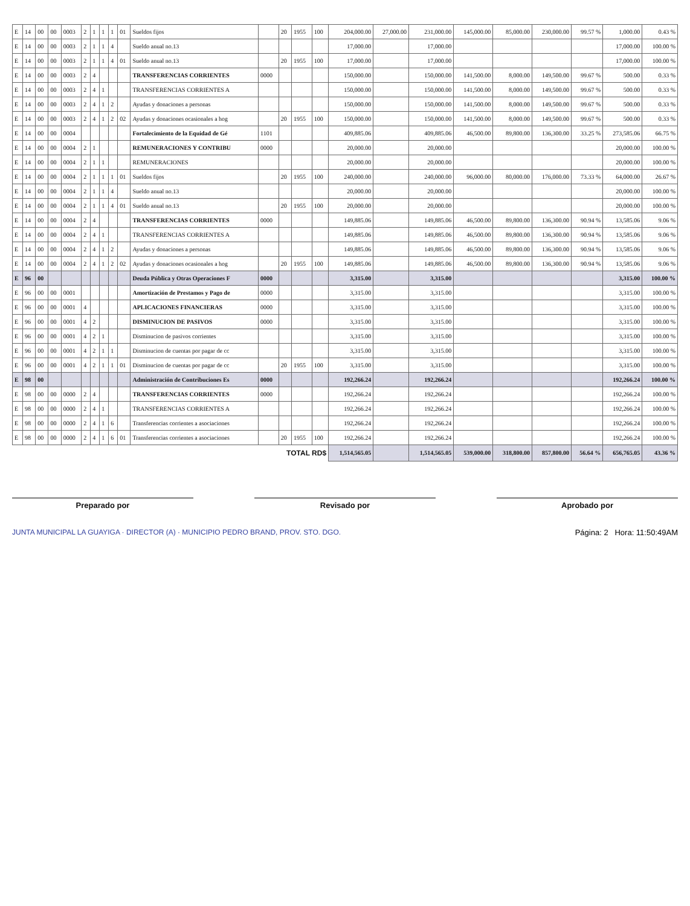| E | 14 | 00 | 00 | 0003 | 2 | 1 | 1 | 1 | 01 | Sueldos fijos | | 20 | 1955 | 100 | 204,000.00 | 27,000.00 | 231,000.00 | 145,000.00 | 85,000.00 | 230,000.00 | 99.57 % | 1,000.00 | 0.43 % |
| E | 14 | 00 | 00 | 0003 | 2 | 1 | 1 | 4 | | Sueldo anual no.13 | | | | | 17,000.00 | | 17,000.00 | | | | | 17,000.00 | 100.00 % |
| E | 14 | 00 | 00 | 0003 | 2 | 1 | 1 | 4 | 01 | Sueldo anual no.13 | | 20 | 1955 | 100 | 17,000.00 | | 17,000.00 | | | | | 17,000.00 | 100.00 % |
| E | 14 | 00 | 00 | 0003 | 2 | 4 | | | | TRANSFERENCIAS CORRIENTES | 0000 | | | | 150,000.00 | | 150,000.00 | 141,500.00 | 8,000.00 | 149,500.00 | 99.67 % | 500.00 | 0.33 % |
| E | 14 | 00 | 00 | 0003 | 2 | 4 | 1 | | | TRANSFERENCIAS CORRIENTES A | | | | | 150,000.00 | | 150,000.00 | 141,500.00 | 8,000.00 | 149,500.00 | 99.67 % | 500.00 | 0.33 % |
| E | 14 | 00 | 00 | 0003 | 2 | 4 | 1 | 2 | | Ayudas y donaciones a personas | | | | | 150,000.00 | | 150,000.00 | 141,500.00 | 8,000.00 | 149,500.00 | 99.67 % | 500.00 | 0.33 % |
| E | 14 | 00 | 00 | 0003 | 2 | 4 | 1 | 2 | 02 | Ayudas y donaciones ocasionales a hog | | 20 | 1955 | 100 | 150,000.00 | | 150,000.00 | 141,500.00 | 8,000.00 | 149,500.00 | 99.67 % | 500.00 | 0.33 % |
| E | 14 | 00 | 00 | 0004 | | | | | | Fortalecimiento de la Equidad de Gé | 1101 | | | | 409,885.06 | | 409,885.06 | 46,500.00 | 89,800.00 | 136,300.00 | 33.25 % | 273,585.06 | 66.75 % |
| E | 14 | 00 | 00 | 0004 | 2 | 1 | | | | REMUNERACIONES Y CONTRIBU | 0000 | | | | 20,000.00 | | 20,000.00 | | | | | 20,000.00 | 100.00 % |
| E | 14 | 00 | 00 | 0004 | 2 | 1 | 1 | | | REMUNERACIONES | | | | | 20,000.00 | | 20,000.00 | | | | | 20,000.00 | 100.00 % |
| E | 14 | 00 | 00 | 0004 | 2 | 1 | 1 | 1 | 01 | Sueldos fijos | | 20 | 1955 | 100 | 240,000.00 | | 240,000.00 | 96,000.00 | 80,000.00 | 176,000.00 | 73.33 % | 64,000.00 | 26.67 % |
| E | 14 | 00 | 00 | 0004 | 2 | 1 | 1 | 4 | | Sueldo anual no.13 | | | | | 20,000.00 | | 20,000.00 | | | | | 20,000.00 | 100.00 % |
| E | 14 | 00 | 00 | 0004 | 2 | 1 | 1 | 4 | 01 | Sueldo anual no.13 | | 20 | 1955 | 100 | 20,000.00 | | 20,000.00 | | | | | 20,000.00 | 100.00 % |
| E | 14 | 00 | 00 | 0004 | 2 | 4 | | | | TRANSFERENCIAS CORRIENTES | 0000 | | | | 149,885.06 | | 149,885.06 | 46,500.00 | 89,800.00 | 136,300.00 | 90.94 % | 13,585.06 | 9.06 % |
| E | 14 | 00 | 00 | 0004 | 2 | 4 | 1 | | | TRANSFERENCIAS CORRIENTES A | | | | | 149,885.06 | | 149,885.06 | 46,500.00 | 89,800.00 | 136,300.00 | 90.94 % | 13,585.06 | 9.06 % |
| E | 14 | 00 | 00 | 0004 | 2 | 4 | 1 | 2 | | Ayudas y donaciones a personas | | | | | 149,885.06 | | 149,885.06 | 46,500.00 | 89,800.00 | 136,300.00 | 90.94 % | 13,585.06 | 9.06 % |
| E | 14 | 00 | 00 | 0004 | 2 | 4 | 1 | 2 | 02 | Ayudas y donaciones ocasionales a hog | | 20 | 1955 | 100 | 149,885.06 | | 149,885.06 | 46,500.00 | 89,800.00 | 136,300.00 | 90.94 % | 13,585.06 | 9.06 % |
| E | 96 | 00 | | | | | | | | Deuda Pública y Otras Operaciones F | 0000 | | | | 3,315.00 | | 3,315.00 | | | | | 3,315.00 | 100.00 % |
| E | 96 | 00 | 00 | 0001 | | | | | | Amortización de Prestamos y Pago de | 0000 | | | | 3,315.00 | | 3,315.00 | | | | | 3,315.00 | 100.00 % |
| E | 96 | 00 | 00 | 0001 | 4 | | | | | APLICACIONES FINANCIERAS | 0000 | | | | 3,315.00 | | 3,315.00 | | | | | 3,315.00 | 100.00 % |
| E | 96 | 00 | 00 | 0001 | 4 | 2 | | | | DISMINUCION DE PASIVOS | 0000 | | | | 3,315.00 | | 3,315.00 | | | | | 3,315.00 | 100.00 % |
| E | 96 | 00 | 00 | 0001 | 4 | 2 | 1 | | | Disminucion de pasivos corrientes | | | | | 3,315.00 | | 3,315.00 | | | | | 3,315.00 | 100.00 % |
| E | 96 | 00 | 00 | 0001 | 4 | 2 | 1 | 1 | | Disminucion de cuentas por pagar de cc | | | | | 3,315.00 | | 3,315.00 | | | | | 3,315.00 | 100.00 % |
| E | 96 | 00 | 00 | 0001 | 4 | 2 | 1 | 1 | 01 | Disminucion de cuentas por pagar de cc | | 20 | 1955 | 100 | 3,315.00 | | 3,315.00 | | | | | 3,315.00 | 100.00 % |
| E | 98 | 00 | | | | | | | | Administración de Contribuciones Es | 0000 | | | | 192,266.24 | | 192,266.24 | | | | | 192,266.24 | 100.00 % |
| E | 98 | 00 | 00 | 0000 | 2 | 4 | | | | TRANSFERENCIAS CORRIENTES | 0000 | | | | 192,266.24 | | 192,266.24 | | | | | 192,266.24 | 100.00 % |
| E | 98 | 00 | 00 | 0000 | 2 | 4 | 1 | | | TRANSFERENCIAS CORRIENTES A | | | | | 192,266.24 | | 192,266.24 | | | | | 192,266.24 | 100.00 % |
| E | 98 | 00 | 00 | 0000 | 2 | 4 | 1 | 6 | | Transferencias corrientes a asociaciones | | | | | 192,266.24 | | 192,266.24 | | | | | 192,266.24 | 100.00 % |
| E | 98 | 00 | 00 | 0000 | 2 | 4 | 1 | 6 | 01 | Transferencias corrientes a asociaciones | | 20 | 1955 | 100 | 192,266.24 | | 192,266.24 | | | | | 192,266.24 | 100.00 % |
| TOTAL RD$ | | | | | | | | | | | | | | | 1,514,565.05 | | 1,514,565.05 | 539,000.00 | 318,800.00 | 857,800.00 | 56.64 % | 656,765.05 | 43.36 % |
Preparado por Revisado por Aprobado por
JUNTA MUNICIPAL LA GUAYIGA · DIRECTOR (A) · MUNICIPIO PEDRO BRAND, PROV. STO. DGO. Página: 2 Hora: 11:50:49AM